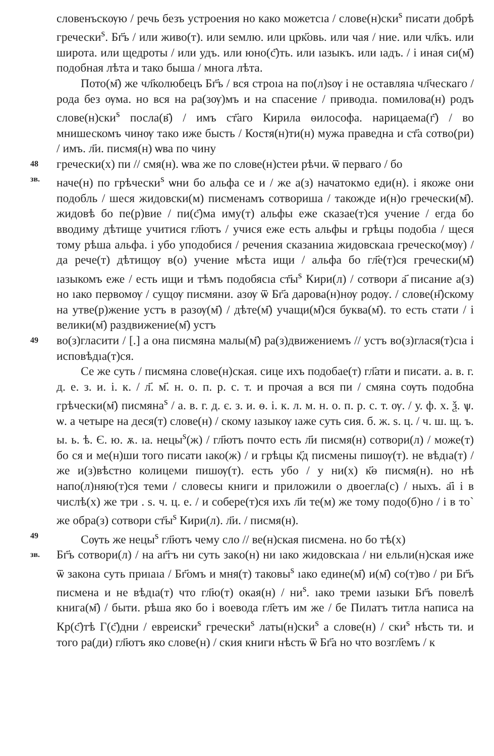словенъскѹю / речь безъ устроения но како можетсıа / слове(н)ски<sup>ѕ</sup> писати добрѣ гречески<sup>ѕ</sup>. Бг҃ъ / или живо(т). или ѕемлю. или црк҃овь. или чая / ние. или чл҃къ. или широта. или щедроты / или удъ. или юно(с҃)ть. или ıазыкъ. или ıадъ. / і иная си(м҃) подобная лѣта и тако быша / многа лѣта.
Пото(м҃) же чл҃колюбецъ Бг҃ъ / вся строıа на по(л)ѕѹ і не оставляıа чл҃ческаго / рода без ѹма. но вся на ра(зѹ)мъ и на спасение / приводıа. помилова(н) родъ слове(н)ски<sup>ѕ</sup> посла(в҃) / имъ ст҃аго Кирила ѳилософа. нарицаема(г҃) / во мнишескомъ чинѹ тако иже бысть / Костя(н)ти(н) мужа праведна и ст҃а сотво(ри) / имъ. л҃и. писмя(н) ѡва по чину
48
гречески(х) пи // смя(н). ѡва же по слове(н)стеи рѣчи. ѿ перваго / бо
зв.
наче(н) по грѣчески<sup>ѕ</sup> ѡни бо альфа се и / же а(з) начатокмо еди(н). і якоже они подобль / шеся жидовски(м) писменамъ сотвориша / такожде и(н)о гречески(м҃). жидовѣ бо пе(р)вие / пи(с҃)ма иму(т) альфы еже сказае(т)ся учение / егда бо вводиму дѣтище учитися гл҃ютъ / учися еже есть альфы и грѣцы подобıа / щеся тому рѣша альфа. і убо уподобися / речения сказаниıа жидовскаıа греческо(мѹ) / да рече(т) дѣтищѹ в(о) учение мѣста ищи / альфа бо гл҃е(т)ся гречески(м҃) ıазыкомъ еже / есть ищи и тѣмъ подобясıа ст҃ы<sup>ѕ</sup> Кири(л) / сотвори а҃ писание а(з) но ıако первомѹ / сущѹ писмяни. азѹ ѿ Бг҃а дарова(н)нѹ родѹ. / слове(н҃)скому на утве(р)жение устъ в разѹ(м҃) / дѣте(м҃) учащи(м҃)ся буква(м҃). то есть стати / і велики(м҃) раздвижение(м҃) устъ
49
во(з)гласити / [.] а она писмяна малы(м҃) ра(з)движениемъ // устъ во(з)глася(т)сıа і исповѣдıа(т)ся.
Се же суть / писмяна слове(н)ская. сице ихъ подобае(т) гл҃ати и писати. а. в. г. д. е. з. и. і. к. / л҃. м҃. н. о. п. р. с. т. и прочая а вся пи / смяна сѹть подобна грѣчески(м҃) писмяна<sup>ѕ</sup> / а. в. г. д. є. з. и. ѳ. і. к. л. м. н. о. п. р. с. т. ѹ. / у. ф. х. ѯ. ѱ. ѡ. а четыре на деся(т) слове(н) / скому ıазыкѹ ıаже суть сия. б. ж. ѕ. ц. / ч. ш. щ. ъ. ы. ь. ѣ. Є. ю. ѫ. ıа. нецы<sup>ѕ</sup>(ж) / гл҃ютъ почто есть л҃и писмя(н) сотвори(л) / може(т) бо ся и ме(н)ши того писати ıако(ж) / и грѣцы к҃д писмены пишѹ(т). не вѣдıа(т) / же и(з)вѣстно колицеми пишѹ(т). есть убо / у ни(х) к҃ѳ писмя(н). но нѣ напо(л)няю(т)ся теми / словесы книги и приложили о двоегла(с) / ныхъ. а҃і і в числѣ(х) же три . ѕ. ч. ц. е. / и собере(т)ся ихъ л҃и те(м) же тому подо(б)но / і в то` же обра(з) сотвори ст҃ы<sup>ѕ</sup> Кири(л). л҃и. / писмя(н).
49
Сѹть же нецы<sup>ѕ</sup> гл҃ютъ чему сло // ве(н)ская писмена. но бо тѣ(х)
зв.
Бг҃ъ сотвори(л) / на аг҃гъ ни суть закo(н) ни ıако жидовскаıа / ни ельли(н)ская иже ѿ закона суть приıаıа / Бг҃омъ и мня(т) таковы<sup>ѕ</sup> ıако едине(м҃) и(м҃) со(т)во / ри Бг҃ъ писмена и не вѣдıа(т) что гл҃ю(т) окая(н) / ни<sup>ѕ</sup>. ıако треми ıазыки Бг҃ъ повелѣ книга(м҃) / быти. рѣша яко бо і воевода гл҃етъ им же / бе Пилатъ титла написа на Кр(с҃)тѣ Г(с҃)дни / евреиски<sup>ѕ</sup> гречески<sup>ѕ</sup> латы(н)ски<sup>ѕ</sup> а слове(н) / ски<sup>ѕ</sup> нѣсть ти. и того ра(ди) гл҃ютъ яко слове(н) / ския книги нѣсть ѿ Бг҃а но что возгл҃емъ / к